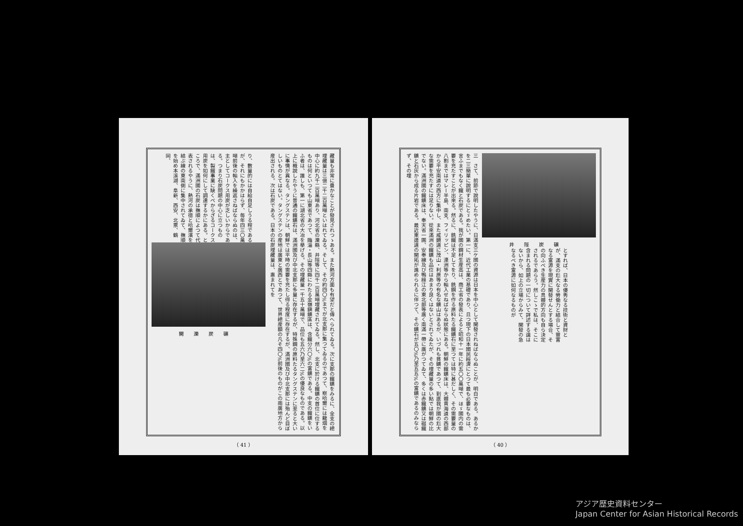藏量も非常に豊かなことが發見されつゝある。また熱河方面も有望だと傳へられてゐる。次に支那の鐵鑛をみるに、全支の總埋藏量は三億二千二百萬噸といはれてゐる。そして、その約四〇%までが北支那に集つてゐるのであつて、察哈爾には龍烟を中心に約九千二百萬噸あり、河北省の灤縣、井陘等に四千二百萬噸埋藏されてゐる。然し、北支に於ける鐵鑛の首位に位するものは何といつても山東省であつて、臨淄・長山等四縣にわたる金嶺鎭鑛區は、含鐵分六〇%の富鑛である。中支の鐵鑛をいふ者は、誰しも、第一に湖北省の大冶を擧げる。その埋藏量一千五十萬噸で、品位も五六乃至六二%の優良なものである。以上に概說したやうに普通の鐵鑛石は、滿洲國及び中北支那に多量に存在するが、特殊鋼の原料たるタングステンに至ると大いに事情が異なる。タングステンは、朝鮮では平時の需要を充たし得る程度に存在するが、滿洲國及び中北支那には殆んど目ぼしいものとてはない。タングステンの産地は廣東と廣西とであつて、世界總産額の凡そ四〇%前後のものがこの兩廣地方から産出される。次は石炭である。日本の石炭埋藏量は、惠まれてを
り、數量的には自給自足しうる程であるが、それにもかかはらず、毎年四三〇萬噸前後の輸入を繰返さねばならぬのは、主としてコークス用炭が乏しいからである。つまり石炭問題の中心に立つものは、製鐵事業に缺くべからざるコークス用炭を如何にして調達するかにある。ところで、滿洲國の石炭は撫順によつて代表されるやうに、熱河の承德と哈爾濱を結ぶ線の東南側に集中されてゐて、撫順を始め本溪湖、阜新、西安、北票、鶴岡、
開灤炭礦
（ 41 ）
井陘炭礦
とすれば、日本の優秀なる技術と資財とが、滿支の尨大なる勞働力と結合して豐富なる富源を現實に開發せんとする場合、その向ふべき生産力の具體的方向も自ら決定されるであらう。然しこゝで私は、そこに含まれる問題の一切について詳述する遑はないから、如上の立場からみて、開發の急なるべき富源に如何なるものが
三　さて、前節で說明したやうに、日滿支三ケ國の資源は日本を中心として開發されねばならぬことが、明白である。あるかを二三簡單に說明するにとゞめたい。第一に、近代工業の基礎であり、且つ現下の日本國民經濟にとつて最も必要なものは、言ふまでもなく鐵と石炭である。我が國の鋼材生産高は、商工省の發表によると昭和十一年に約五〇〇萬噸で、ほゞ國内の需要を充たすことが出來る。然るに、銑鐵は不足してをり、銑鋼を作る原料たる鐵鑛石に至つては特に甚だしく、その需要量の八割まではマレー半島、南支、フィリッピン、濠洲等から輸入せねばならぬ狀態にある。朝鮮の鐵鑛床は、大體黄海道の西部から平安南道の西方に集中し、また咸鏡道に茂山・利原等の有名な鑛山はあるが、いづれも貧鑛であつて、到底我が國の尨大な需要を充たすには足りない。從來滿洲の鐵鑛も品位はあまり良くはないとされてゐたが、その埋藏量の多い點では朝鮮の比でない。滿洲國の鐵鑛床は、奉天省一圓、安奉線及び鴨綠江の東北部等廣く南滿一帶に廣がつてゐて、多くは赤鐵鑛又は磁鐵鑛と石灰から成る片岩である。最近東邊道の開拓が進められるに伴つて、その鑛石が五〇%乃至五五%の富鑛であるのみならず、その埋
（ 40 ）
アジア歴史資料センター
Japan Center for Asian Historical Records